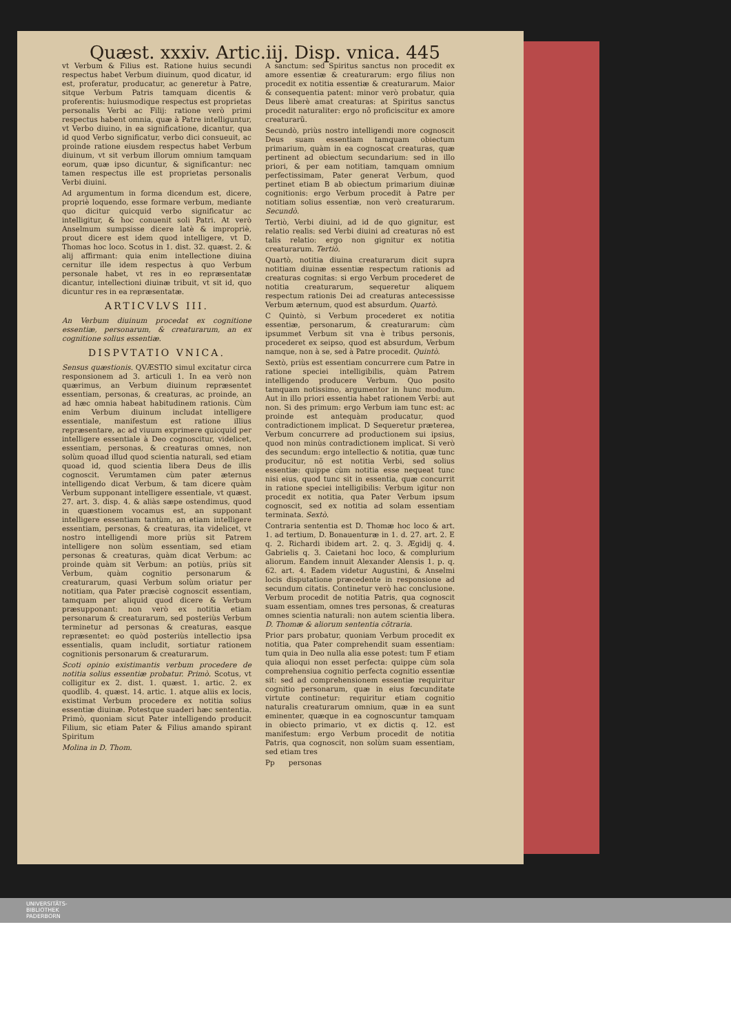Quæst. xxxiv. Artic.iij. Disp. vnica. 445
vt Verbum & Filius est. Ratione huius secundi respectus habet Verbum diuinum, quod dicatur, id est, proferatur, producatur, ac generetur à Patre, sitque Verbum Patris tamquam dicentis & proferentis: huiusmodique respectus est proprietas personalis Verbi ac Filij: ratione verò primi respectus habent omnia, quæ à Patre intelliguntur, vt Verbo diuino, in ea significatione, dicantur, qua id quod Verbo significatur, verbo dici consueuit, ac proinde ratione eiusdem respectus habet Verbum diuinum, vt sit verbum illorum omnium tamquam eorum, quæ ipso dicuntur, & significantur: nec tamen respectus ille est proprietas personalis Verbi diuini.
Ad argumentum in forma dicendum est, dicere, propriè loquendo, esse formare verbum, mediante quo dicitur quicquid verbo significatur ac intelligitur, & hoc conuenit soli Patri. At verò Anselmum sumpsisse dicere latè & impropriè, prout dicere est idem quod intelligere, vt D. Thomas hoc loco. Scotus in 1. dist. 32. quæst. 2. & alij affirmant: quia enim intellectione diuina cernitur ille idem respectus à quo Verbum personale habet, vt res in eo repræsentatæ dicantur, intellectioni diuinæ tribuit, vt sit id, quo dicuntur res in ea repræsentatæ.
ARTICVLVS III.
An Verbum diuinum procedat ex cognitione essentiæ, personarum, & creaturarum, an ex cognitione solius essentiæ.
DISPVTATIO VNICA.
Sensus quæstionis. QVÆSTIO simul excitatur circa responsionem ad 3. articuli 1. In ea verò non quærimus, an Verbum diuinum repræsentet essentiam, personas, & creaturas, ac proinde, an ad hæc omnia habeat habitudinem rationis. Cùm enim Verbum diuinum includat intelligere essentiale, manifestum est ratione illius repræsentare, ac ad viuum exprimere quicquid per intelligere essentiale à Deo cognoscitur, videlicet, essentiam, personas, & creaturas omnes, non solùm quoad illud quod scientia naturali, sed etiam quoad id, quod scientia libera Deus de illis cognoscit. Verumtamen cùm pater æternus intelligendo dicat Verbum, & tam dicere quàm Verbum supponant intelligere essentiale, vt quæst. 27. art. 3. disp. 4. & aliàs sæpe ostendimus, quod in quæstionem vocamus est, an supponant intelligere essentiam tantùm, an etiam intelligere essentiam, personas, & creaturas, ita videlicet, vt nostro intelligendi more priùs sit Patrem intelligere non solùm essentiam, sed etiam personas & creaturas, quàm dicat Verbum: ac proinde quàm sit Verbum: an potiùs, priùs sit Verbum, quàm cognitio personarum & creaturarum, quasi Verbum solùm oriatur per notitiam, qua Pater præcisè cognoscit essentiam, tamquam per aliquid quod dicere & Verbum præsupponant: non verò ex notitia etiam personarum & creaturarum, sed posteriùs Verbum terminetur ad personas & creaturas, easque repræsentet: eo quòd posteriùs intellectio ipsa essentialis, quam includit, sortiatur rationem cognitionis personarum & creaturarum.
Scoti opinio existimantis verbum procedere de notitia solius essentiæ probatur. Primò. Scotus, vt colligitur ex 2. dist. 1. quæst. 1. artic. 2. ex quodlib. 4. quæst. 14. artic. 1. atque aliis ex locis, existimat Verbum procedere ex notitia solius essentiæ diuinæ. Potestque suaderi hæc sententia. Primò, quoniam sicut Pater intelligendo producit Filium, sic etiam Pater & Filius amando spirant Spiritum
Molina in D. Thom.
A sanctum: sed Spiritus sanctus non procedit ex amore essentiæ & creaturarum: ergo filius non procedit ex notitia essentiæ & creaturarum. Maior & consequentia patent: minor verò probatur, quia Deus liberè amat creaturas: at Spiritus sanctus procedit naturaliter: ergo nõ proficiscitur ex amore creaturarũ.
Secundò, priùs nostro intelligendi more cognoscit Deus suam essentiam tamquam obiectum primarium, quàm in ea cognoscat creaturas, quæ pertinent ad obiectum secundarium: sed in illo priori, & per eam notitiam, tamquam omnium perfectissimam, Pater generat Verbum, quod pertinet etiam B ab obiectum primarium diuinæ cognitionis: ergo Verbum procedit à Patre per notitiam solius essentiæ, non verò creaturarum. Secundò.
Tertiò, Verbi diuini, ad id de quo gignitur, est relatio realis: sed Verbi diuini ad creaturas nõ est talis relatio: ergo non gignitur ex notitia creaturarum. Tertiò.
Quartò, notitia diuina creaturarum dicit supra notitiam diuinæ essentiæ respectum rationis ad creaturas cognitas: si ergo Verbum procederet de notitia creaturarum, sequeretur aliquem respectum rationis Dei ad creaturas antecessisse Verbum æternum, quod est absurdum. Quartò.
C Quintò, si Verbum procederet ex notitia essentiæ, personarum, & creaturarum: cùm ipsummet Verbum sit vna è tribus personis, procederet ex seipso, quod est absurdum, Verbum namque, non à se, sed à Patre procedit. Quintò.
Sextò, priùs est essentiam concurrere cum Patre in ratione speciei intelligibilis, quàm Patrem intelligendo producere Verbum. Quo posito tamquam notissimo, argumentor in hunc modum. Aut in illo priori essentia habet rationem Verbi: aut non. Si des primum: ergo Verbum iam tunc est: ac proinde est antequàm producatur, quod contradictionem implicat. D Sequeretur præterea, Verbum concurrere ad productionem sui ipsius, quod non minùs contradictionem implicat. Si verò des secundum: ergo intellectio & notitia, quæ tunc producitur, nõ est notitia Verbi, sed solius essentiæ: quippe cùm notitia esse nequeat tunc nisi eius, quod tunc sit in essentia, quæ concurrit in ratione speciei intelligibilis: Verbum igitur non procedit ex notitia, qua Pater Verbum ipsum cognoscit, sed ex notitia ad solam essentiam terminata. Sextò.
Contraria sententia est D. Thomæ hoc loco & art. 1. ad tertium, D. Bonauenturæ in 1. d. 27. art. 2. E q. 2. Richardi ibidem art. 2. q. 3. Ægidij q. 4. Gabrielis q. 3. Caietani hoc loco, & complurium aliorum. Eandem innuit Alexander Alensis 1. p. q. 62. art. 4. Eadem videtur Augustini, & Anselmi locis disputatione præcedente in responsione ad secundum citatis. Continetur verò hac conclusione. Verbum procedit de notitia Patris, qua cognoscit suam essentiam, omnes tres personas, & creaturas omnes scientia naturali: non autem scientia libera. D. Thomæ & aliorum sententia cõtraria.
Prior pars probatur, quoniam Verbum procedit ex notitia, qua Pater comprehendit suam essentiam: tum quia in Deo nulla alia esse potest: tum F etiam quia alioqui non esset perfecta: quippe cùm sola comprehensiua cognitio perfecta cognitio essentiæ sit: sed ad comprehensionem essentiæ requiritur cognitio personarum, quæ in eius fœcunditate virtute continetur: requiritur etiam cognitio naturalis creaturarum omnium, quæ in ea sunt eminenter, quæque in ea cognoscuntur tamquam in obiecto primario, vt ex dictis q. 12. est manifestum: ergo Verbum procedit de notitia Patris, qua cognoscit, non solùm suam essentiam, sed etiam tres
Pp personas
UNIVERSITÄTS-
BIBLIOTHEK
PADERBORN